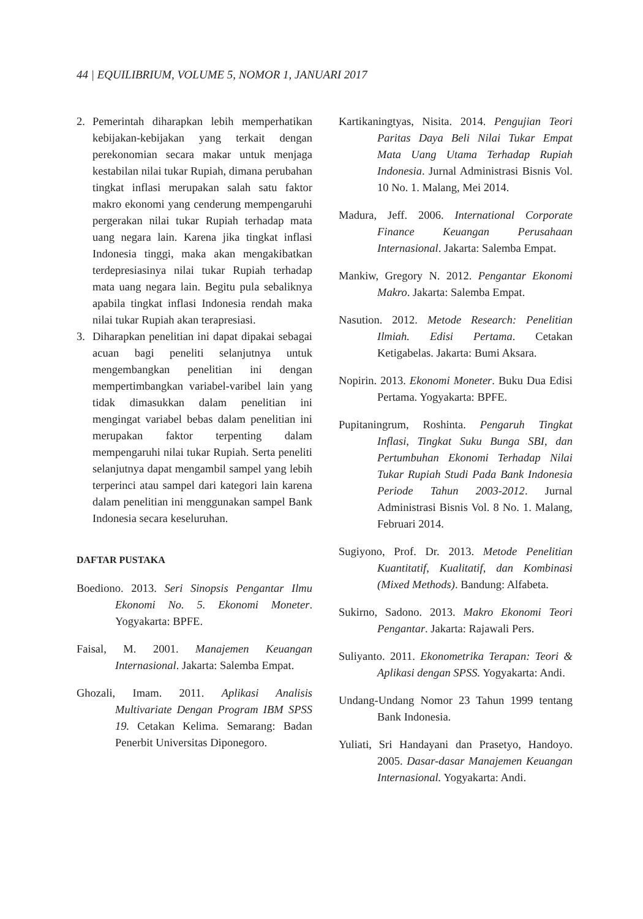44 | EQUILIBRIUM, VOLUME 5, NOMOR 1, JANUARI 2017
2. Pemerintah diharapkan lebih memperhatikan kebijakan-kebijakan yang terkait dengan perekonomian secara makar untuk menjaga kestabilan nilai tukar Rupiah, dimana perubahan tingkat inflasi merupakan salah satu faktor makro ekonomi yang cenderung mempengaruhi pergerakan nilai tukar Rupiah terhadap mata uang negara lain. Karena jika tingkat inflasi Indonesia tinggi, maka akan mengakibatkan terdepresiasinya nilai tukar Rupiah terhadap mata uang negara lain. Begitu pula sebaliknya apabila tingkat inflasi Indonesia rendah maka nilai tukar Rupiah akan terapresiasi.
3. Diharapkan penelitian ini dapat dipakai sebagai acuan bagi peneliti selanjutnya untuk mengembangkan penelitian ini dengan mempertimbangkan variabel-varibel lain yang tidak dimasukkan dalam penelitian ini mengingat variabel bebas dalam penelitian ini merupakan faktor terpenting dalam mempengaruhi nilai tukar Rupiah. Serta peneliti selanjutnya dapat mengambil sampel yang lebih terperinci atau sampel dari kategori lain karena dalam penelitian ini menggunakan sampel Bank Indonesia secara keseluruhan.
DAFTAR PUSTAKA
Boediono. 2013. Seri Sinopsis Pengantar Ilmu Ekonomi No. 5. Ekonomi Moneter. Yogyakarta: BPFE.
Faisal, M. 2001. Manajemen Keuangan Internasional. Jakarta: Salemba Empat.
Ghozali, Imam. 2011. Aplikasi Analisis Multivariate Dengan Program IBM SPSS 19. Cetakan Kelima. Semarang: Badan Penerbit Universitas Diponegoro.
Kartikaningtyas, Nisita. 2014. Pengujian Teori Paritas Daya Beli Nilai Tukar Empat Mata Uang Utama Terhadap Rupiah Indonesia. Jurnal Administrasi Bisnis Vol. 10 No. 1. Malang, Mei 2014.
Madura, Jeff. 2006. International Corporate Finance Keuangan Perusahaan Internasional. Jakarta: Salemba Empat.
Mankiw, Gregory N. 2012. Pengantar Ekonomi Makro. Jakarta: Salemba Empat.
Nasution. 2012. Metode Research: Penelitian Ilmiah. Edisi Pertama. Cetakan Ketigabelas. Jakarta: Bumi Aksara.
Nopirin. 2013. Ekonomi Moneter. Buku Dua Edisi Pertama. Yogyakarta: BPFE.
Pupitaningrum, Roshinta. Pengaruh Tingkat Inflasi, Tingkat Suku Bunga SBI, dan Pertumbuhan Ekonomi Terhadap Nilai Tukar Rupiah Studi Pada Bank Indonesia Periode Tahun 2003-2012. Jurnal Administrasi Bisnis Vol. 8 No. 1. Malang, Februari 2014.
Sugiyono, Prof. Dr. 2013. Metode Penelitian Kuantitatif, Kualitatif, dan Kombinasi (Mixed Methods). Bandung: Alfabeta.
Sukirno, Sadono. 2013. Makro Ekonomi Teori Pengantar. Jakarta: Rajawali Pers.
Suliyanto. 2011. Ekonometrika Terapan: Teori & Aplikasi dengan SPSS. Yogyakarta: Andi.
Undang-Undang Nomor 23 Tahun 1999 tentang Bank Indonesia.
Yuliati, Sri Handayani dan Prasetyo, Handoyo. 2005. Dasar-dasar Manajemen Keuangan Internasional. Yogyakarta: Andi.